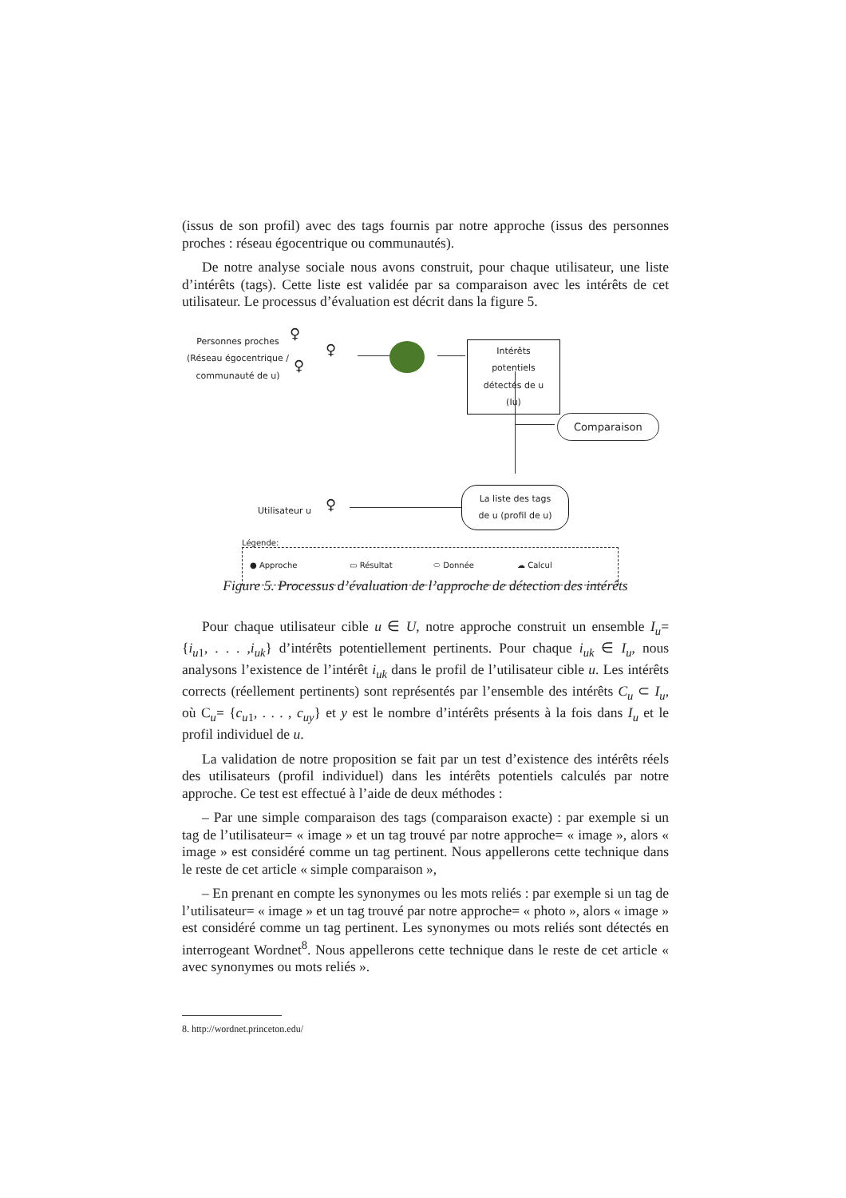(issus de son profil) avec des tags fournis par notre approche (issus des personnes proches : réseau égocentrique ou communautés).
De notre analyse sociale nous avons construit, pour chaque utilisateur, une liste d’intérêts (tags). Cette liste est validée par sa comparaison avec les intérêts de cet utilisateur. Le processus d’évaluation est décrit dans la figure 5.
Personnes proches (Réseau égocentrique / communauté de u)
♀
♀
♀
Intérêts potentiels détectés de u (Iu)
Comparaison
Utilisateur u ♀
La liste des tags de u (profil de u)
Légende:
● Approche ▭ Résultat ⬭ Donnée ☁ Calcul
Figure 5. Processus d’évaluation de l’approche de détection des intérêts
Pour chaque utilisateur cible u ∈ U, notre approche construit un ensemble I<sub>u</sub>= {i<sub>u1</sub>, . . . ,i<sub>uk</sub>} d’intérêts potentiellement pertinents. Pour chaque i<sub>uk</sub> ∈ I<sub>u</sub>, nous analysons l’existence de l’intérêt i<sub>uk</sub> dans le profil de l’utilisateur cible u. Les intérêts corrects (réellement pertinents) sont représentés par l’ensemble des intérêts C<sub>u</sub> ⊂ I<sub>u</sub>, où C<sub>u</sub>= {c<sub>u1</sub>, . . . , c<sub>uy</sub>} et y est le nombre d’intérêts présents à la fois dans I<sub>u</sub> et le profil individuel de u.
La validation de notre proposition se fait par un test d’existence des intérêts réels des utilisateurs (profil individuel) dans les intérêts potentiels calculés par notre approche. Ce test est effectué à l’aide de deux méthodes :
– Par une simple comparaison des tags (comparaison exacte) : par exemple si un tag de l’utilisateur= « image » et un tag trouvé par notre approche= « image », alors « image » est considéré comme un tag pertinent. Nous appellerons cette technique dans le reste de cet article « simple comparaison »,
– En prenant en compte les synonymes ou les mots reliés : par exemple si un tag de l’utilisateur= « image » et un tag trouvé par notre approche= « photo », alors « image » est considéré comme un tag pertinent. Les synonymes ou mots reliés sont détectés en interrogeant Wordnet<sup>8</sup>. Nous appellerons cette technique dans le reste de cet article « avec synonymes ou mots reliés ».
8. http://wordnet.princeton.edu/